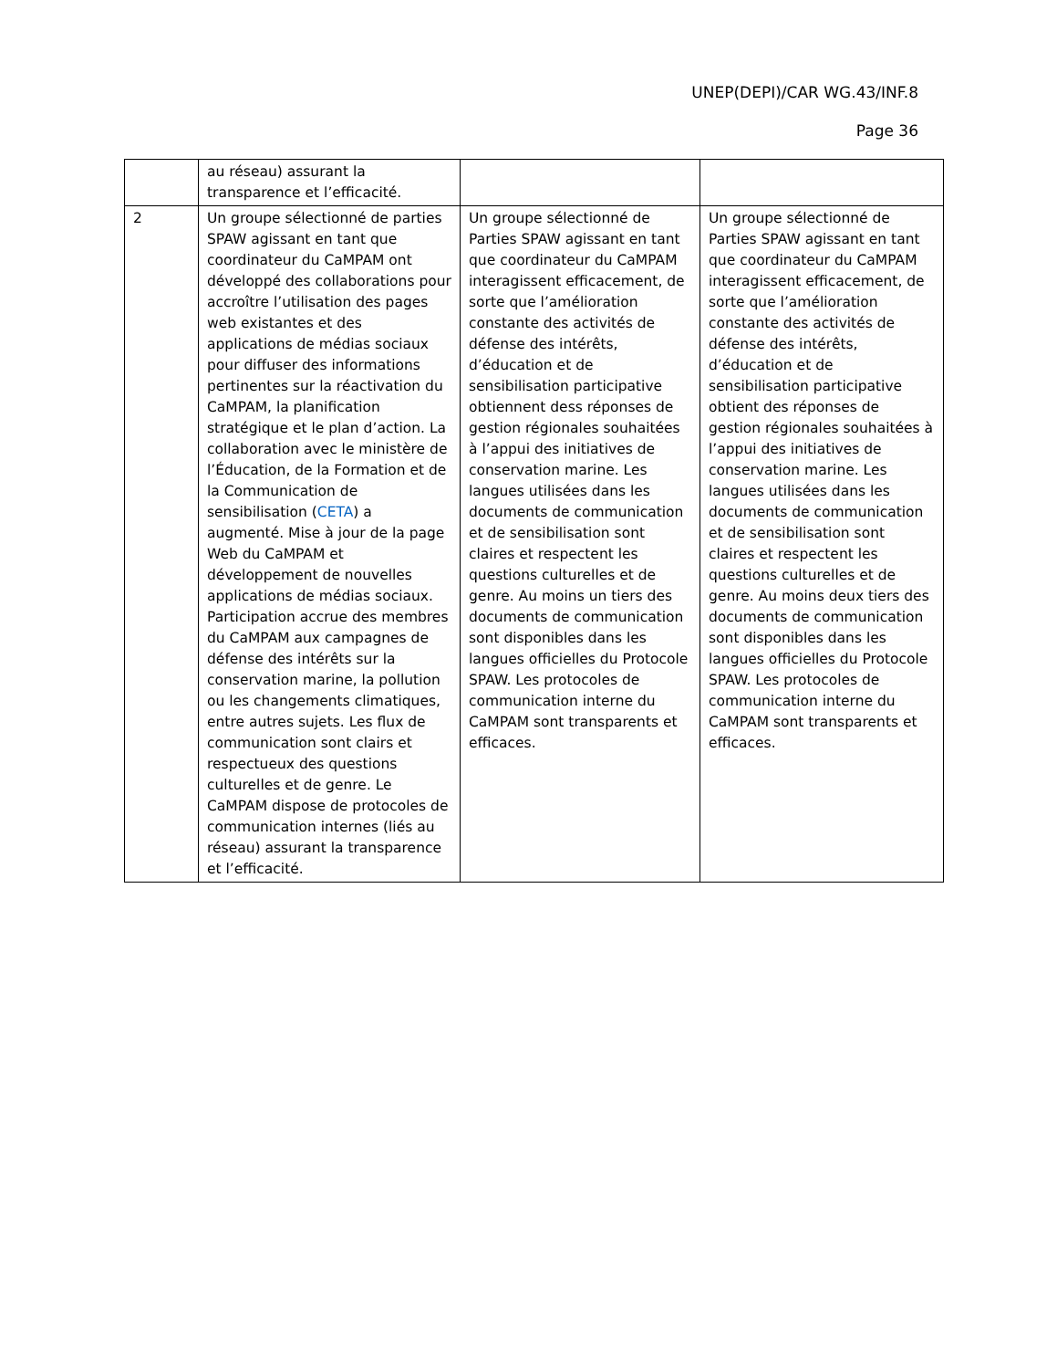UNEP(DEPI)/CAR WG.43/INF.8
Page 36
| | au réseau) assurant la transparence et l’efficacité. | | |
| 2 | Un groupe sélectionné de parties SPAW agissant en tant que coordinateur du CaMPAM ont développé des collaborations pour accroître l’utilisation des pages web existantes et des applications de médias sociaux pour diffuser des informations pertinentes sur la réactivation du CaMPAM, la planification stratégique et le plan d’action. La collaboration avec le ministère de l’Éducation, de la Formation et de la Communication de sensibilisation ( CETA ) a augmenté. Mise à jour de la page Web du CaMPAM et développement de nouvelles applications de médias sociaux. Participation accrue des membres du CaMPAM aux campagnes de défense des intérêts sur la conservation marine, la pollution ou les changements climatiques, entre autres sujets. Les flux de communication sont clairs et respectueux des questions culturelles et de genre. Le CaMPAM dispose de protocoles de communication internes (liés au réseau) assurant la transparence et l’efficacité. | Un groupe sélectionné de Parties SPAW agissant en tant que coordinateur du CaMPAM interagissent efficacement, de sorte que l’amélioration constante des activités de défense des intérêts, d’éducation et de sensibilisation participative obtiennent dess réponses de gestion régionales souhaitées à l’appui des initiatives de conservation marine. Les langues utilisées dans les documents de communication et de sensibilisation sont claires et respectent les questions culturelles et de genre. Au moins un tiers des documents de communication sont disponibles dans les langues officielles du Protocole SPAW. Les protocoles de communication interne du CaMPAM sont transparents et efficaces. | Un groupe sélectionné de Parties SPAW agissant en tant que coordinateur du CaMPAM interagissent efficacement, de sorte que l’amélioration constante des activités de défense des intérêts, d’éducation et de sensibilisation participative obtient des réponses de gestion régionales souhaitées à l’appui des initiatives de conservation marine. Les langues utilisées dans les documents de communication et de sensibilisation sont claires et respectent les questions culturelles et de genre. Au moins deux tiers des documents de communication sont disponibles dans les langues officielles du Protocole SPAW. Les protocoles de communication interne du CaMPAM sont transparents et efficaces. |